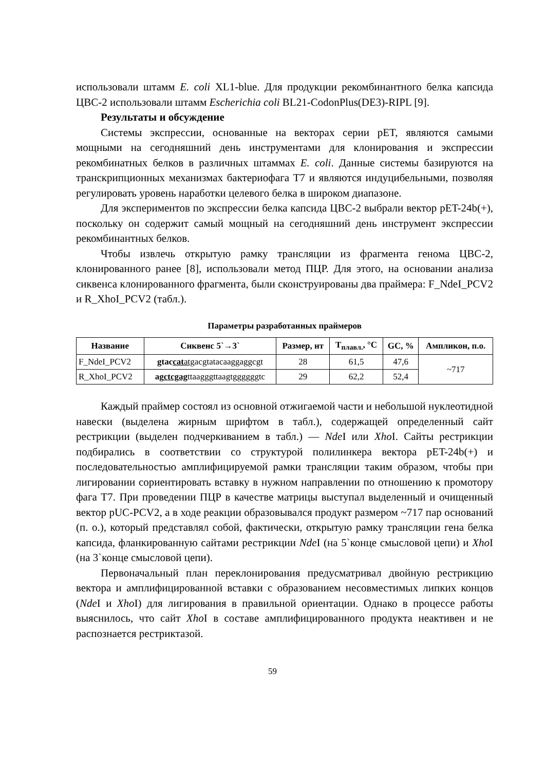использовали штамм E. coli XL1-blue. Для продукции рекомбинантного белка капсида ЦВС-2 использовали штамм Escherichia coli BL21-CodonPlus(DE3)-RIPL [9].
Результаты и обсуждение
Системы экспрессии, основанные на векторах серии pET, являются самыми мощными на сегодняшний день инструментами для клонирования и экспрессии рекомбинатных белков в различных штаммах E. coli. Данные системы базируются на транскрипционных механизмах бактериофага T7 и являются индуцибельными, позволяя регулировать уровень наработки целевого белка в широком диапазоне.
Для экспериментов по экспрессии белка капсида ЦВС-2 выбрали вектор pET-24b(+), поскольку он содержит самый мощный на сегодняшний день инструмент экспрессии рекомбинантных белков.
Чтобы извлечь открытую рамку трансляции из фрагмента генома ЦВС-2, клонированного ранее [8], использовали метод ПЦР. Для этого, на основании анализа сиквенса клонированного фрагмента, были сконструированы два праймера: F_NdeI_PCV2 и R_XhoI_PCV2 (табл.).
Параметры разработанных праймеров
| Название | Сиквенс 5`→3` | Размер, нт | T<sub>плавл.</sub>, °C | GC, % | Ампликон, п.о. |
| --- | --- | --- | --- | --- | --- |
| F_NdeI_PCV2 | gtac cat atg acgtatacaaggaggcgt | 28 | 61,5 | 47,6 | ~717 |
| R_XhoI_PCV2 | ag ctcgag ttaagggttaagtggggggtc | 29 | 62,2 | 52,4 | |
Каждый праймер состоял из основной отжигаемой части и небольшой нуклеотидной навески (выделена жирным шрифтом в табл.), содержащей определенный сайт рестрикции (выделен подчеркиванием в табл.) — Nde I или Xho I. Сайты рестрикции подбирались в соответствии со структурой полилинкера вектора pET-24b(+) и последовательностью амплифицируемой рамки трансляции таким образом, чтобы при лигировании сориентировать вставку в нужном направлении по отношению к промотору фага T7. При проведении ПЦР в качестве матрицы выступал выделенный и очищенный вектор pUC-PCV2, а в ходе реакции образовывался продукт размером ~717 пар оснований (п. о.), который представлял собой, фактически, открытую рамку трансляции гена белка капсида, фланкированную сайтами рестрикции Nde I (на 5`конце смысловой цепи) и Xho I (на 3`конце смысловой цепи).
Первоначальный план переклонирования предусматривал двойную рестрикцию вектора и амплифицированной вставки с образованием несовместимых липких концов (Nde I и Xho I) для лигирования в правильной ориентации. Однако в процессе работы выяснилось, что сайт Xho I в составе амплифицированного продукта неактивен и не распознается рестриктазой.
59